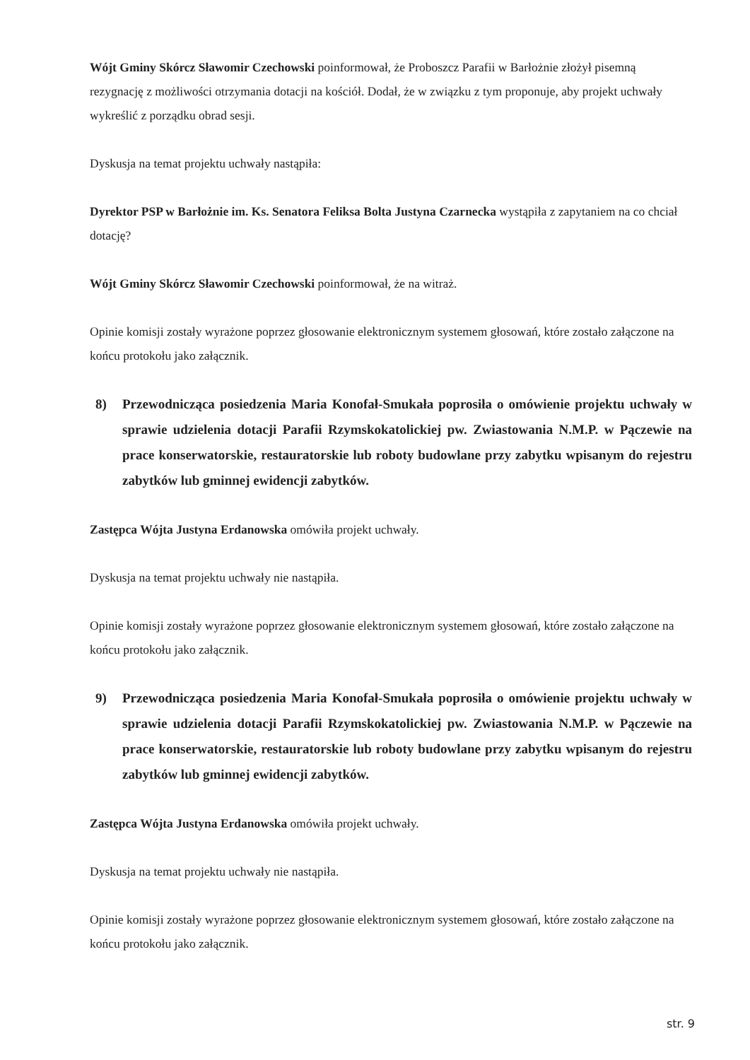Wójt Gminy Skórcz Sławomir Czechowski poinformował, że Proboszcz Parafii w Barłożnie złożył pisemną rezygnację z możliwości otrzymania dotacji na kościół. Dodał, że w związku z tym proponuje, aby projekt uchwały wykreślić z porządku obrad sesji.
Dyskusja na temat projektu uchwały nastąpiła:
Dyrektor PSP w Barłożnie im. Ks. Senatora Feliksa Bolta Justyna Czarnecka wystąpiła z zapytaniem na co chciał dotację?
Wójt Gminy Skórcz Sławomir Czechowski poinformował, że na witraż.
Opinie komisji zostały wyrażone poprzez głosowanie elektronicznym systemem głosowań, które zostało załączone na końcu protokołu jako załącznik.
8) Przewodnicząca posiedzenia Maria Konofał-Smukała poprosiła o omówienie projektu uchwały w sprawie udzielenia dotacji Parafii Rzymskokatolickiej pw. Zwiastowania N.M.P. w Pączewie na prace konserwatorskie, restauratorskie lub roboty budowlane przy zabytku wpisanym do rejestru zabytków lub gminnej ewidencji zabytków.
Zastępca Wójta Justyna Erdanowska omówiła projekt uchwały.
Dyskusja na temat projektu uchwały nie nastąpiła.
Opinie komisji zostały wyrażone poprzez głosowanie elektronicznym systemem głosowań, które zostało załączone na końcu protokołu jako załącznik.
9) Przewodnicząca posiedzenia Maria Konofał-Smukała poprosiła o omówienie projektu uchwały w sprawie udzielenia dotacji Parafii Rzymskokatolickiej pw. Zwiastowania N.M.P. w Pączewie na prace konserwatorskie, restauratorskie lub roboty budowlane przy zabytku wpisanym do rejestru zabytków lub gminnej ewidencji zabytków.
Zastępca Wójta Justyna Erdanowska omówiła projekt uchwały.
Dyskusja na temat projektu uchwały nie nastąpiła.
Opinie komisji zostały wyrażone poprzez głosowanie elektronicznym systemem głosowań, które zostało załączone na końcu protokołu jako załącznik.
str. 9